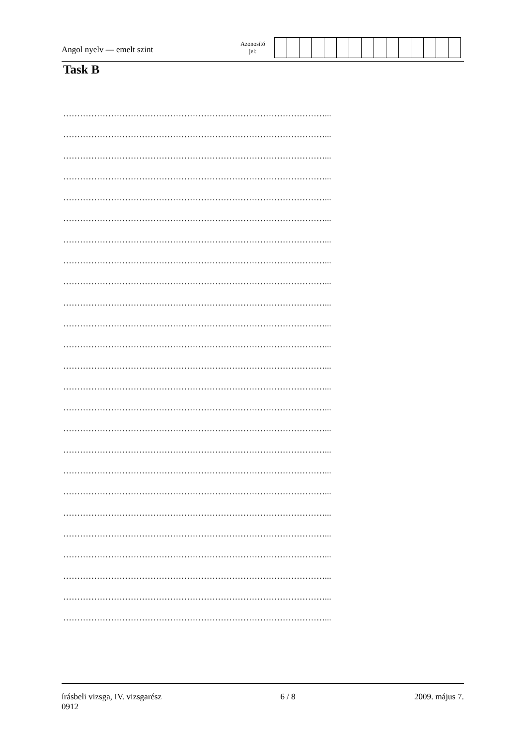Angol nyelv — emelt szint
Azonosító
jel:
Task B
…………………………………………………………………………………...
…………………………………………………………………………………...
…………………………………………………………………………………...
…………………………………………………………………………………...
…………………………………………………………………………………...
…………………………………………………………………………………...
…………………………………………………………………………………...
…………………………………………………………………………………...
…………………………………………………………………………………...
…………………………………………………………………………………...
…………………………………………………………………………………...
…………………………………………………………………………………...
…………………………………………………………………………………...
…………………………………………………………………………………...
…………………………………………………………………………………...
…………………………………………………………………………………...
…………………………………………………………………………………...
…………………………………………………………………………………...
…………………………………………………………………………………...
…………………………………………………………………………………...
…………………………………………………………………………………...
…………………………………………………………………………………...
…………………………………………………………………………………...
…………………………………………………………………………………...
…………………………………………………………………………………...
írásbeli vizsga, IV. vizsgarész
0912
6 / 8 2009. május 7.